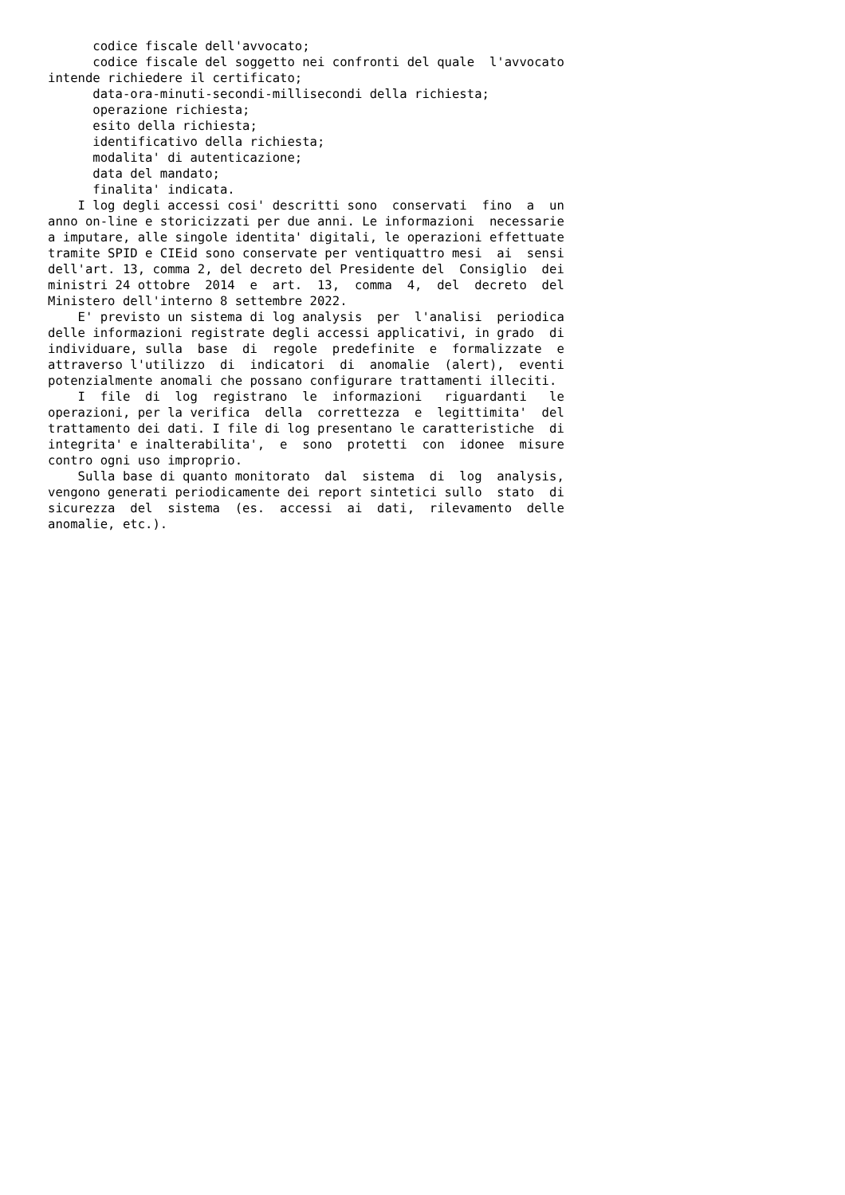codice fiscale dell'avvocato;
      codice fiscale del soggetto nei confronti del quale  l'avvocato
intende richiedere il certificato;
      data-ora-minuti-secondi-millisecondi della richiesta;
      operazione richiesta;
      esito della richiesta;
      identificativo della richiesta;
      modalita' di autenticazione;
      data del mandato;
      finalita' indicata.
    I log degli accessi cosi' descritti sono  conservati  fino  a  un
anno on-line e storicizzati per due anni. Le informazioni  necessarie
a imputare, alle singole identita' digitali, le operazioni effettuate
tramite SPID e CIEid sono conservate per ventiquattro mesi  ai  sensi
dell'art. 13, comma 2, del decreto del Presidente del  Consiglio  dei
ministri 24 ottobre  2014  e  art.  13,  comma  4,  del  decreto  del
Ministero dell'interno 8 settembre 2022.
    E' previsto un sistema di log analysis  per  l'analisi  periodica
delle informazioni registrate degli accessi applicativi, in grado  di
individuare, sulla  base  di  regole  predefinite  e  formalizzate  e
attraverso l'utilizzo  di  indicatori  di  anomalie  (alert),  eventi
potenzialmente anomali che possano configurare trattamenti illeciti.
    I  file  di  log  registrano  le  informazioni   riguardanti   le
operazioni, per la verifica  della  correttezza  e  legittimita'  del
trattamento dei dati. I file di log presentano le caratteristiche  di
integrita' e inalterabilita',  e  sono  protetti  con  idonee  misure
contro ogni uso improprio.
    Sulla base di quanto monitorato  dal  sistema  di  log  analysis,
vengono generati periodicamente dei report sintetici sullo  stato  di
sicurezza  del  sistema  (es.  accessi  ai  dati,  rilevamento  delle
anomalie, etc.).